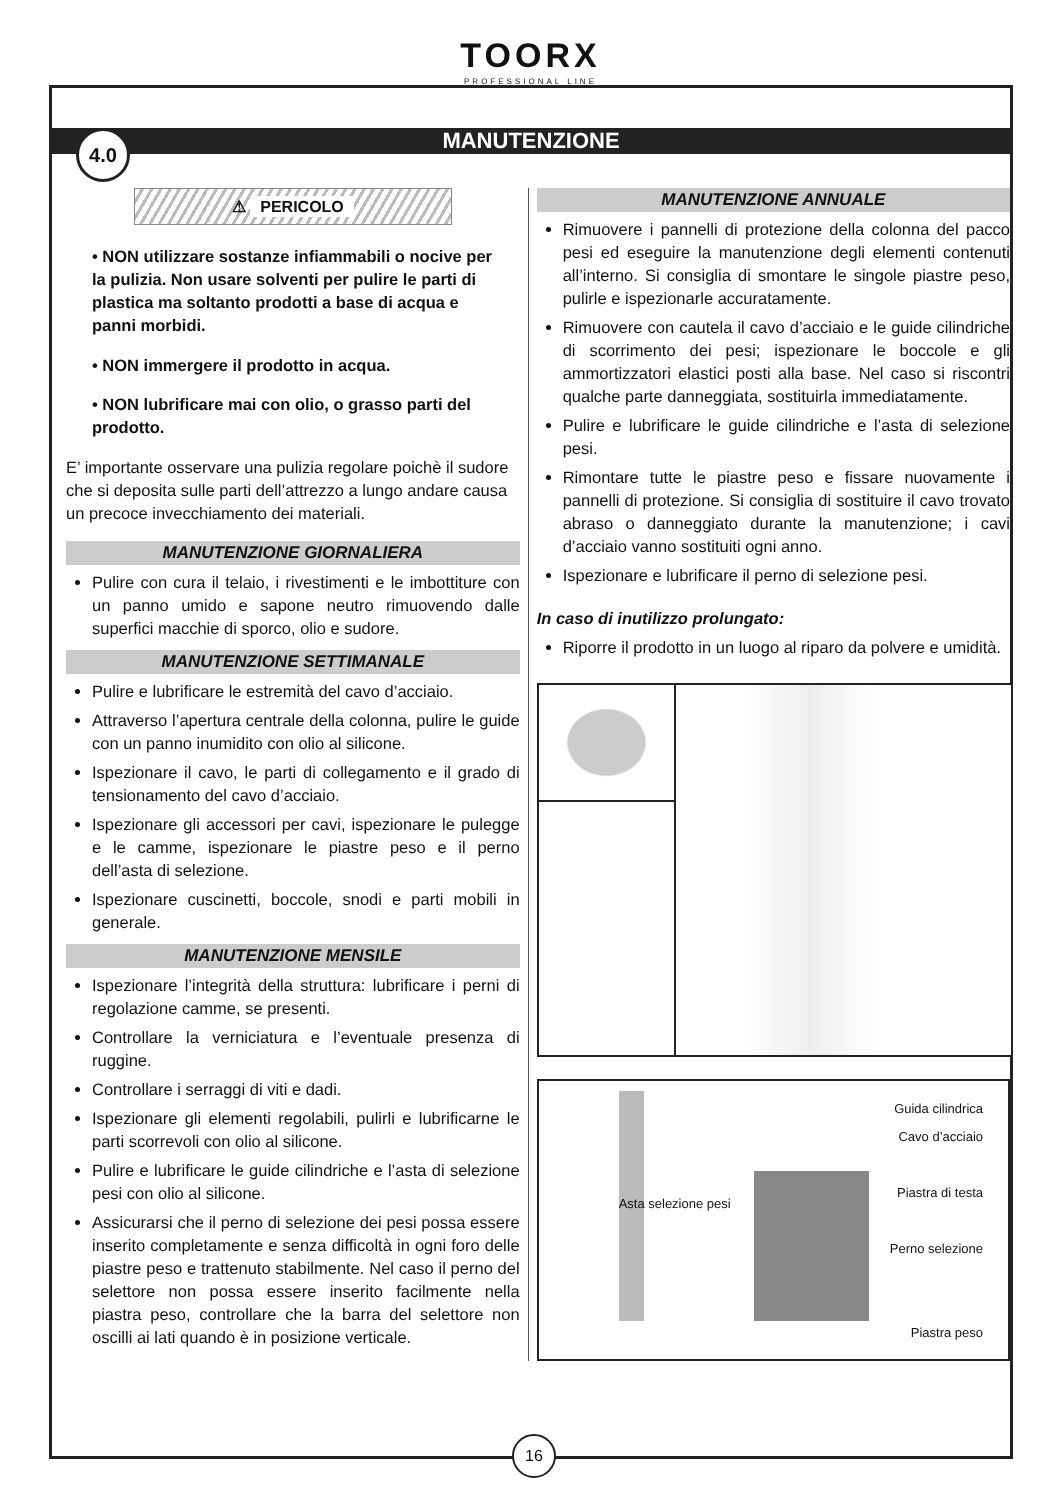TOORX
PROFESSIONAL LINE
4.0
MANUTENZIONE
⚠ PERICOLO
• NON utilizzare sostanze infiammabili o nocive per la pulizia. Non usare solventi per pulire le parti di plastica ma soltanto prodotti a base di acqua e panni morbidi.
• NON immergere il prodotto in acqua.
• NON lubrificare mai con olio, o grasso parti del prodotto.
E’ importante osservare una pulizia regolare poichè il sudore che si deposita sulle parti dell’attrezzo a lungo andare causa un precoce invecchiamento dei materiali.
MANUTENZIONE GIORNALIERA
Pulire con cura il telaio, i rivestimenti e le imbottiture con un panno umido e sapone neutro rimuovendo dalle superfici macchie di sporco, olio e sudore.
MANUTENZIONE SETTIMANALE
Pulire e lubrificare le estremità del cavo d’acciaio.
Attraverso l’apertura centrale della colonna, pulire le guide con un panno inumidito con olio al silicone.
Ispezionare il cavo, le parti di collegamento e il grado di tensionamento del cavo d’acciaio.
Ispezionare gli accessori per cavi, ispezionare le pulegge e le camme, ispezionare le piastre peso e il perno dell’asta di selezione.
Ispezionare cuscinetti, boccole, snodi e parti mobili in generale.
MANUTENZIONE MENSILE
Ispezionare l’integrità della struttura: lubrificare i perni di regolazione camme, se presenti.
Controllare la verniciatura e l’eventuale presenza di ruggine.
Controllare i serraggi di viti e dadi.
Ispezionare gli elementi regolabili, pulirli e lubrificarne le parti scorrevoli con olio al silicone.
Pulire e lubrificare le guide cilindriche e l’asta di selezione pesi con olio al silicone.
Assicurarsi che il perno di selezione dei pesi possa essere inserito completamente e senza difficoltà in ogni foro delle piastre peso e trattenuto stabilmente. Nel caso il perno del selettore non possa essere inserito facilmente nella piastra peso, controllare che la barra del selettore non oscilli ai lati quando è in posizione verticale.
MANUTENZIONE ANNUALE
Rimuovere i pannelli di protezione della colonna del pacco pesi ed eseguire la manutenzione degli elementi contenuti all’interno. Si consiglia di smontare le singole piastre peso, pulirle e ispezionarle accuratamente.
Rimuovere con cautela il cavo d’acciaio e le guide cilindriche di scorrimento dei pesi; ispezionare le boccole e gli ammortizzatori elastici posti alla base. Nel caso si riscontri qualche parte danneggiata, sostituirla immediatamente.
Pulire e lubrificare le guide cilindriche e l’asta di selezione pesi.
Rimontare tutte le piastre peso e fissare nuovamente i pannelli di protezione. Si consiglia di sostituire il cavo trovato abraso o danneggiato durante la manutenzione; i cavi d’acciaio vanno sostituiti ogni anno.
Ispezionare e lubrificare il perno di selezione pesi.
In caso di inutilizzo prolungato:
Riporre il prodotto in un luogo al riparo da polvere e umidità.
Asta selezione pesi
Guida cilindrica
Cavo d’acciaio
Piastra di testa
Perno selezione
Piastra peso
16